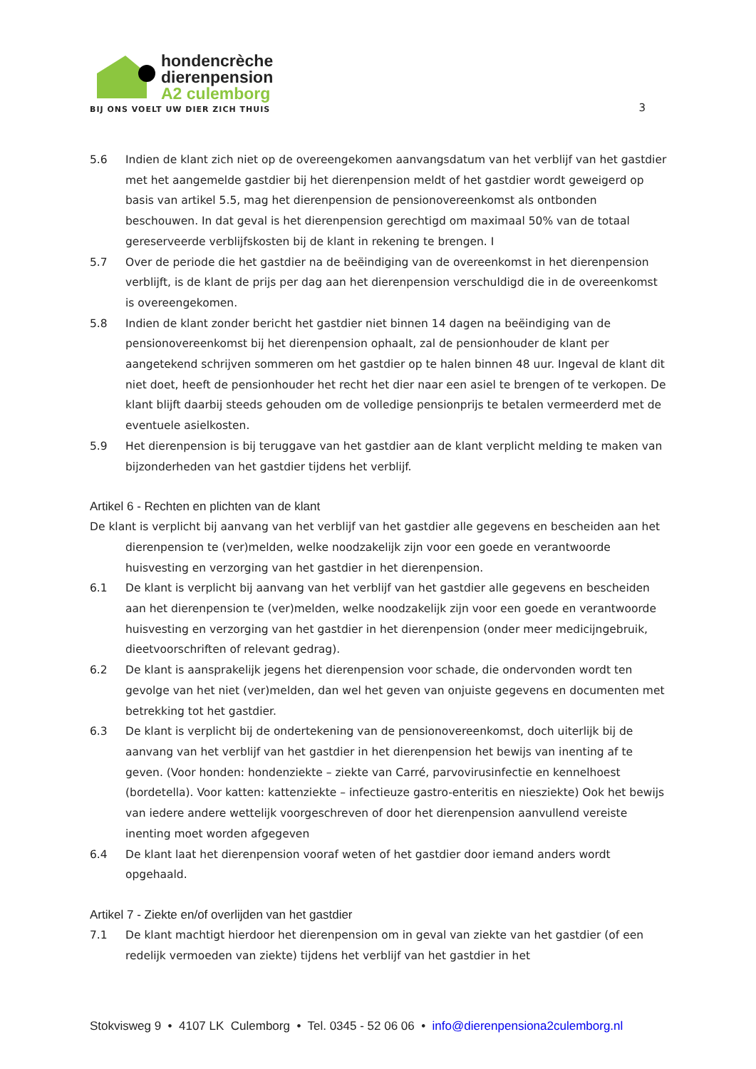hondencrèche
dierenpension
A2 culemborg
BIJ ONS VOELT UW DIER ZICH THUIS
3
5.6 Indien de klant zich niet op de overeengekomen aanvangsdatum van het verblijf van het gastdier met het aangemelde gastdier bij het dierenpension meldt of het gastdier wordt geweigerd op basis van artikel 5.5, mag het dierenpension de pensionovereenkomst als ontbonden beschouwen. In dat geval is het dierenpension gerechtigd om maximaal 50% van de totaal gereserveerde verblijfskosten bij de klant in rekening te brengen. I
5.7 Over de periode die het gastdier na de beëindiging van de overeenkomst in het dierenpension verblijft, is de klant de prijs per dag aan het dierenpension verschuldigd die in de overeenkomst is overeengekomen.
5.8 Indien de klant zonder bericht het gastdier niet binnen 14 dagen na beëindiging van de pensionovereenkomst bij het dierenpension ophaalt, zal de pensionhouder de klant per aangetekend schrijven sommeren om het gastdier op te halen binnen 48 uur. Ingeval de klant dit niet doet, heeft de pensionhouder het recht het dier naar een asiel te brengen of te verkopen. De klant blijft daarbij steeds gehouden om de volledige pensionprijs te betalen vermeerderd met de eventuele asielkosten.
5.9 Het dierenpension is bij teruggave van het gastdier aan de klant verplicht melding te maken van bijzonderheden van het gastdier tijdens het verblijf.
Artikel 6 - Rechten en plichten van de klant
De klant is verplicht bij aanvang van het verblijf van het gastdier alle gegevens en bescheiden aan het dierenpension te (ver)melden, welke noodzakelijk zijn voor een goede en verantwoorde huisvesting en verzorging van het gastdier in het dierenpension.
6.1 De klant is verplicht bij aanvang van het verblijf van het gastdier alle gegevens en bescheiden aan het dierenpension te (ver)melden, welke noodzakelijk zijn voor een goede en verantwoorde huisvesting en verzorging van het gastdier in het dierenpension (onder meer medicijngebruik, dieetvoorschriften of relevant gedrag).
6.2 De klant is aansprakelijk jegens het dierenpension voor schade, die ondervonden wordt ten gevolge van het niet (ver)melden, dan wel het geven van onjuiste gegevens en documenten met betrekking tot het gastdier.
6.3 De klant is verplicht bij de ondertekening van de pensionovereenkomst, doch uiterlijk bij de aanvang van het verblijf van het gastdier in het dierenpension het bewijs van inenting af te geven. (Voor honden: hondenziekte – ziekte van Carré, parvovirusinfectie en kennelhoest (bordetella). Voor katten: kattenziekte – infectieuze gastro-enteritis en niesziekte) Ook het bewijs van iedere andere wettelijk voorgeschreven of door het dierenpension aanvullend vereiste inenting moet worden afgegeven
6.4 De klant laat het dierenpension vooraf weten of het gastdier door iemand anders wordt opgehaald.
Artikel 7 - Ziekte en/of overlijden van het gastdier
7.1 De klant machtigt hierdoor het dierenpension om in geval van ziekte van het gastdier (of een redelijk vermoeden van ziekte) tijdens het verblijf van het gastdier in het
Stokvisweg 9 • 4107 LK Culemborg • Tel. 0345 - 52 06 06 • info@dierenpensiona2culemborg.nl